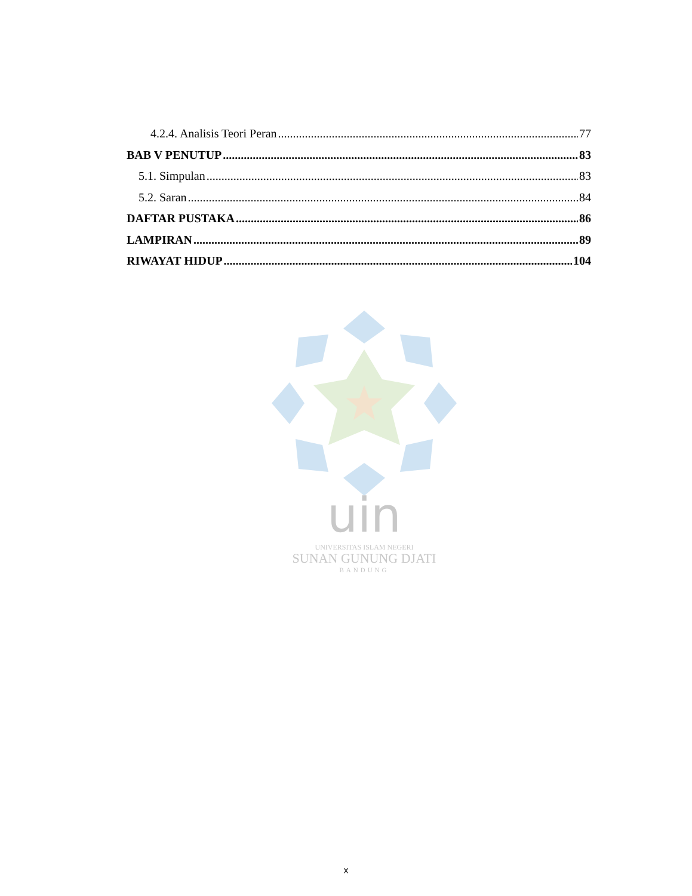4.2.4. Analisis Teori Peran 77
BAB V PENUTUP 83
5.1. Simpulan 83
5.2. Saran 84
DAFTAR PUSTAKA 86
LAMPIRAN 89
RIWAYAT HIDUP 104
uin
UNIVERSITAS ISLAM NEGERI
SUNAN GUNUNG DJATI
BANDUNG
x